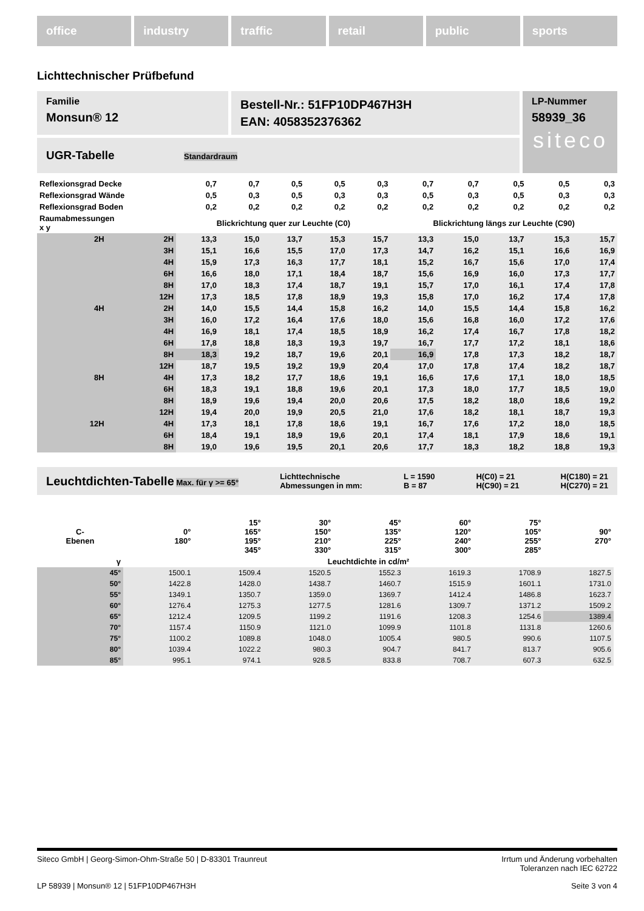office industry traffic retail public sports
Lichttechnischer Prüfbefund
Familie
Monsun® 12
Bestell-Nr.: 51FP10DP467H3H
EAN: 4058352376362
LP-Nummer
58939_36
siteco
UGR-Tabelle Standardraum
| Reflexionsgrad Decke | | 0,7 | 0,7 | 0,5 | 0,5 | 0,3 | 0,7 | 0,7 | 0,5 | 0,5 | 0,3 |
| Reflexionsgrad Wände | | 0,5 | 0,3 | 0,5 | 0,3 | 0,3 | 0,5 | 0,3 | 0,5 | 0,3 | 0,3 |
| Reflexionsgrad Boden | | 0,2 | 0,2 | 0,2 | 0,2 | 0,2 | 0,2 | 0,2 | 0,2 | 0,2 | 0,2 |
| Raumabmessungen x y | | Blickrichtung quer zur Leuchte (C0) | | | | | Blickrichtung längs zur Leuchte (C90) | | | | |
| 2H | 2H | 13,3 | 15,0 | 13,7 | 15,3 | 15,7 | 13,3 | 15,0 | 13,7 | 15,3 | 15,7 |
| | 3H | 15,1 | 16,6 | 15,5 | 17,0 | 17,3 | 14,7 | 16,2 | 15,1 | 16,6 | 16,9 |
| | 4H | 15,9 | 17,3 | 16,3 | 17,7 | 18,1 | 15,2 | 16,7 | 15,6 | 17,0 | 17,4 |
| | 6H | 16,6 | 18,0 | 17,1 | 18,4 | 18,7 | 15,6 | 16,9 | 16,0 | 17,3 | 17,7 |
| | 8H | 17,0 | 18,3 | 17,4 | 18,7 | 19,1 | 15,7 | 17,0 | 16,1 | 17,4 | 17,8 |
| | 12H | 17,3 | 18,5 | 17,8 | 18,9 | 19,3 | 15,8 | 17,0 | 16,2 | 17,4 | 17,8 |
| 4H | 2H | 14,0 | 15,5 | 14,4 | 15,8 | 16,2 | 14,0 | 15,5 | 14,4 | 15,8 | 16,2 |
| | 3H | 16,0 | 17,2 | 16,4 | 17,6 | 18,0 | 15,6 | 16,8 | 16,0 | 17,2 | 17,6 |
| | 4H | 16,9 | 18,1 | 17,4 | 18,5 | 18,9 | 16,2 | 17,4 | 16,7 | 17,8 | 18,2 |
| | 6H | 17,8 | 18,8 | 18,3 | 19,3 | 19,7 | 16,7 | 17,7 | 17,2 | 18,1 | 18,6 |
| | 8H | 18,3 | 19,2 | 18,7 | 19,6 | 20,1 | 16,9 | 17,8 | 17,3 | 18,2 | 18,7 |
| | 12H | 18,7 | 19,5 | 19,2 | 19,9 | 20,4 | 17,0 | 17,8 | 17,4 | 18,2 | 18,7 |
| 8H | 4H | 17,3 | 18,2 | 17,7 | 18,6 | 19,1 | 16,6 | 17,6 | 17,1 | 18,0 | 18,5 |
| | 6H | 18,3 | 19,1 | 18,8 | 19,6 | 20,1 | 17,3 | 18,0 | 17,7 | 18,5 | 19,0 |
| | 8H | 18,9 | 19,6 | 19,4 | 20,0 | 20,6 | 17,5 | 18,2 | 18,0 | 18,6 | 19,2 |
| | 12H | 19,4 | 20,0 | 19,9 | 20,5 | 21,0 | 17,6 | 18,2 | 18,1 | 18,7 | 19,3 |
| 12H | 4H | 17,3 | 18,1 | 17,8 | 18,6 | 19,1 | 16,7 | 17,6 | 17,2 | 18,0 | 18,5 |
| | 6H | 18,4 | 19,1 | 18,9 | 19,6 | 20,1 | 17,4 | 18,1 | 17,9 | 18,6 | 19,1 |
| | 8H | 19,0 | 19,6 | 19,5 | 20,1 | 20,6 | 17,7 | 18,3 | 18,2 | 18,8 | 19,3 |
Leuchtdichten-Tabelle Max. für γ >= 65°
Lichttechnische
Abmessungen in mm:
L = 1590
B = 87
H(C0) = 21
H(C90) = 21
H(C180) = 21
H(C270) = 21
| C- Ebenen | 0° 180° | 15° 165° 195° 345° | 30° 150° 210° 330° | 45° 135° 225° 315° | 60° 120° 240° 300° | 75° 105° 255° 285° | 90° 270° |
| --- | --- | --- | --- | --- | --- | --- | --- |
| γ | Leuchtdichte in cd/m² | | | | | | |
| 45° | 1500.1 | 1509.4 | 1520.5 | 1552.3 | 1619.3 | 1708.9 | 1827.5 |
| 50° | 1422.8 | 1428.0 | 1438.7 | 1460.7 | 1515.9 | 1601.1 | 1731.0 |
| 55° | 1349.1 | 1350.7 | 1359.0 | 1369.7 | 1412.4 | 1486.8 | 1623.7 |
| 60° | 1276.4 | 1275.3 | 1277.5 | 1281.6 | 1309.7 | 1371.2 | 1509.2 |
| 65° | 1212.4 | 1209.5 | 1199.2 | 1191.6 | 1208.3 | 1254.6 | 1389.4 |
| 70° | 1157.4 | 1150.9 | 1121.0 | 1099.9 | 1101.8 | 1131.8 | 1260.6 |
| 75° | 1100.2 | 1089.8 | 1048.0 | 1005.4 | 980.5 | 990.6 | 1107.5 |
| 80° | 1039.4 | 1022.2 | 980.3 | 904.7 | 841.7 | 813.7 | 905.6 |
| 85° | 995.1 | 974.1 | 928.5 | 833.8 | 708.7 | 607.3 | 632.5 |
Siteco GmbH | Georg-Simon-Ohm-Straße 50 | D-83301 Traunreut Irrtum und Änderung vorbehalten
Toleranzen nach IEC 62722
LP 58939 | Monsun® 12 | 51FP10DP467H3H Seite 3 von 4